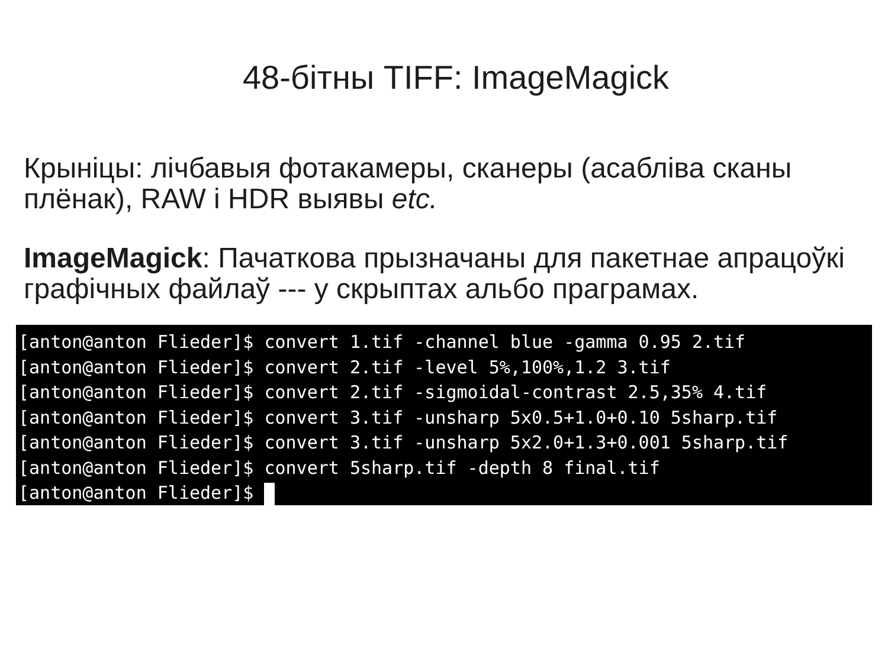48-бітны TIFF: ImageMagick
Крыніцы: лічбавыя фотакамеры, сканеры (асабліва сканы плёнак), RAW і HDR выявы etc.
ImageMagick: Пачаткова прызначаны для пакетнае апрацоўкі графічных файлаў --- у скрыптах альбо праграмах.
[anton@anton Flieder]$ convert 1.tif -channel blue -gamma 0.95 2.tif [anton@anton Flieder]$ convert 2.tif -level 5%,100%,1.2 3.tif [anton@anton Flieder]$ convert 2.tif -sigmoidal-contrast 2.5,35% 4.tif [anton@anton Flieder]$ convert 3.tif -unsharp 5x0.5+1.0+0.10 5sharp.tif [anton@anton Flieder]$ convert 3.tif -unsharp 5x2.0+1.3+0.001 5sharp.tif [anton@anton Flieder]$ convert 5sharp.tif -depth 8 final.tif [anton@anton Flieder]$